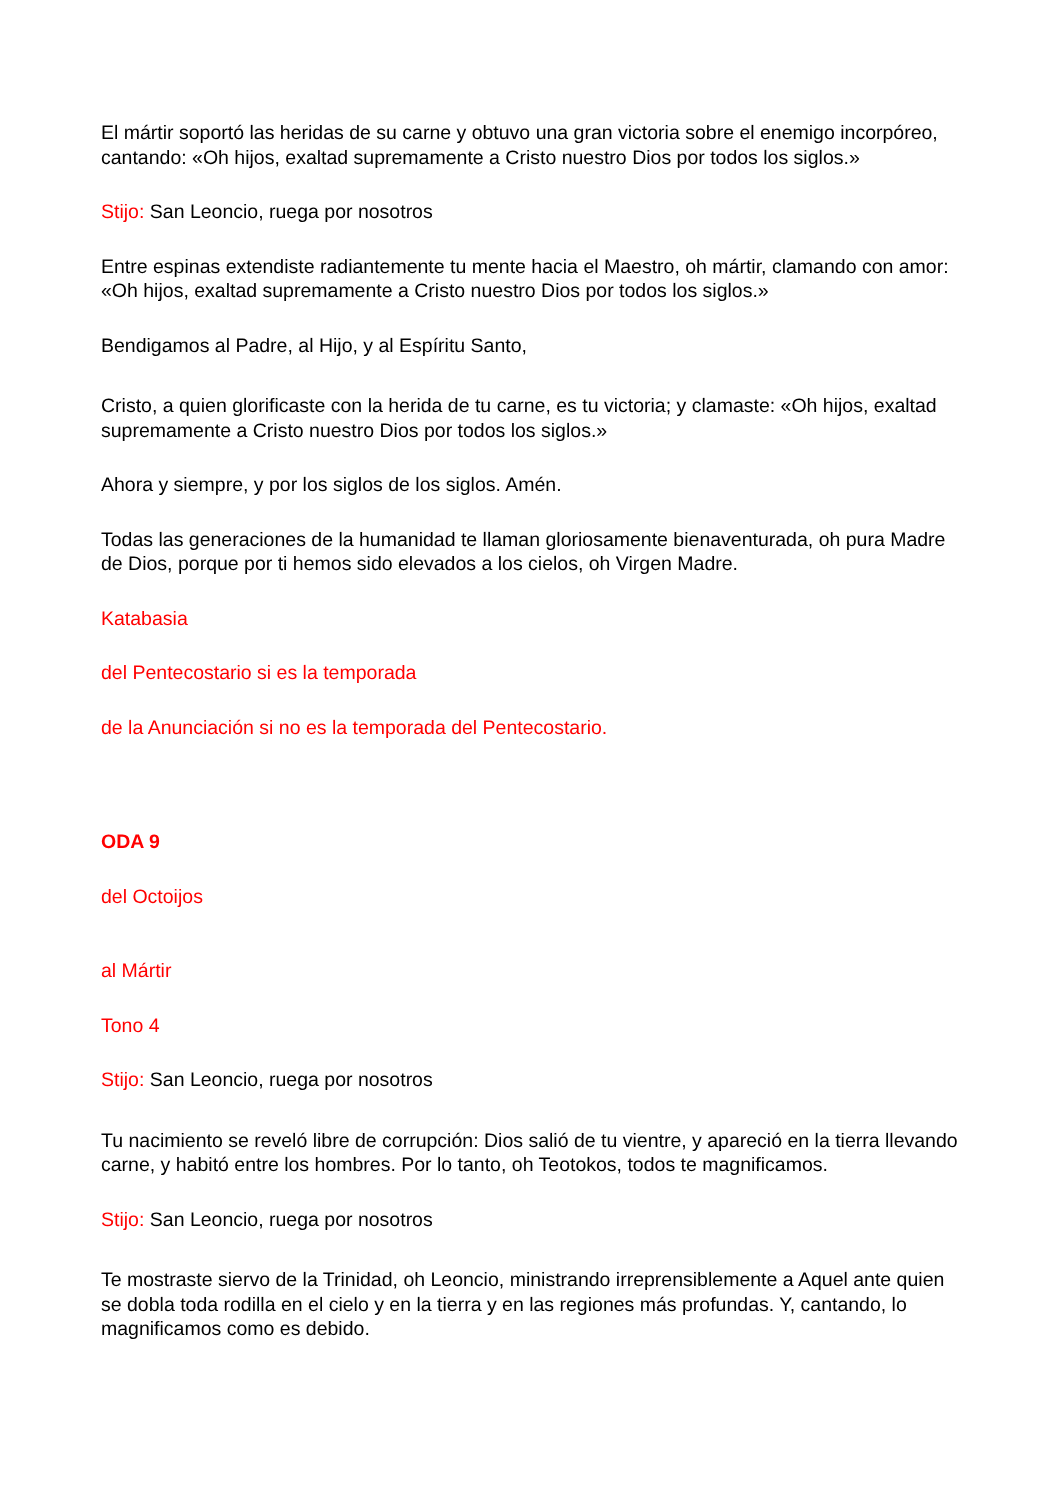El mártir soportó las heridas de su carne y obtuvo una gran victoria sobre el enemigo incorpóreo, cantando: «Oh hijos, exaltad supremamente a Cristo nuestro Dios por todos los siglos.»
Stijo: San Leoncio, ruega por nosotros
Entre espinas extendiste radiantemente tu mente hacia el Maestro, oh mártir, clamando con amor: «Oh hijos, exaltad supremamente a Cristo nuestro Dios por todos los siglos.»
Bendigamos al Padre, al Hijo, y al Espíritu Santo,
Cristo, a quien glorificaste con la herida de tu carne, es tu victoria; y clamaste: «Oh hijos, exaltad supremamente a Cristo nuestro Dios por todos los siglos.»
Ahora y siempre, y por los siglos de los siglos. Amén.
Todas las generaciones de la humanidad te llaman gloriosamente bienaventurada, oh pura Madre de Dios, porque por ti hemos sido elevados a los cielos, oh Virgen Madre.
Katabasia
del Pentecostario si es la temporada
de la Anunciación si no es la temporada del Pentecostario.
ODA 9
del Octoijos
al Mártir
Tono 4
Stijo: San Leoncio, ruega por nosotros
Tu nacimiento se reveló libre de corrupción: Dios salió de tu vientre, y apareció en la tierra llevando carne, y habitó entre los hombres. Por lo tanto, oh Teotokos, todos te magnificamos.
Stijo: San Leoncio, ruega por nosotros
Te mostraste siervo de la Trinidad, oh Leoncio, ministrando irreprensiblemente a Aquel ante quien se dobla toda rodilla en el cielo y en la tierra y en las regiones más profundas. Y, cantando, lo magnificamos como es debido.